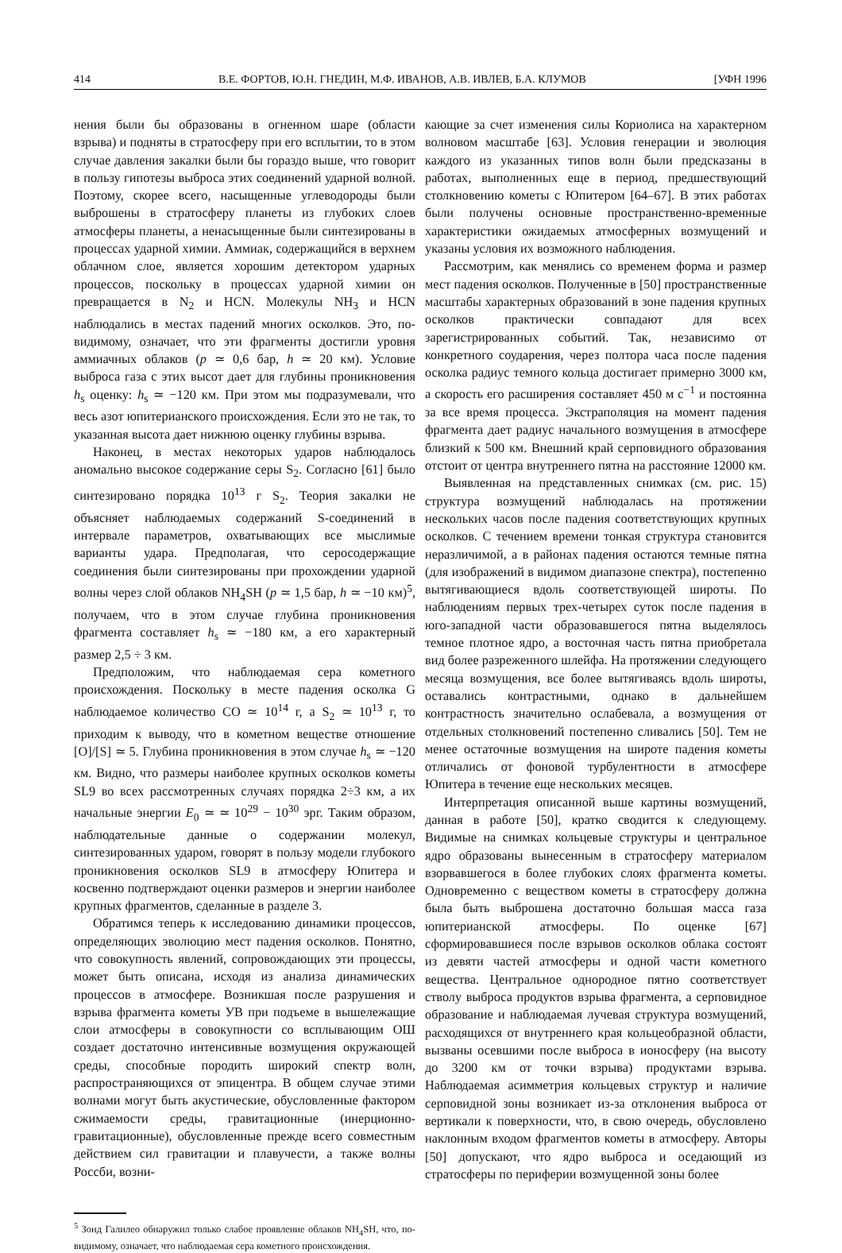414 В.Е. ФОРТОВ, Ю.Н. ГНЕДИН, М.Ф. ИВАНОВ, А.В. ИВЛЕВ, Б.А. КЛУМОВ [УФН 1996
нения были бы образованы в огненном шаре (области взрыва) и подняты в стратосферу при его всплытии, то в этом случае давления закалки были бы гораздо выше, что говорит в пользу гипотезы выброса этих соединений ударной волной. Поэтому, скорее всего, насыщенные углеводороды были выброшены в стратосферу планеты из глубоких слоев атмосферы планеты, а ненасыщенные были синтезированы в процессах ударной химии. Аммиак, содержащийся в верхнем облачном слое, является хорошим детектором ударных процессов, поскольку в процессах ударной химии он превращается в N<sub>2</sub> и HCN. Молекулы NH<sub>3</sub> и HCN наблюдались в местах падений многих осколков. Это, по-видимому, означает, что эти фрагменты достигли уровня аммиачных облаков (p ≃ 0,6 бар, h ≃ 20 км). Условие выброса газа с этих высот дает для глубины проникновения h<sub>s</sub> оценку: h<sub>s</sub> ≃ −120 км. При этом мы подразумевали, что весь азот юпитерианского происхождения. Если это не так, то указанная высота дает нижнюю оценку глубины взрыва.
Наконец, в местах некоторых ударов наблюдалось аномально высокое содержание серы S<sub>2</sub>. Согласно [61] было синтезировано порядка 10<sup>13</sup> г S<sub>2</sub>. Теория закалки не объясняет наблюдаемых содержаний S-соединений в интервале параметров, охватывающих все мыслимые варианты удара. Предполагая, что серосодержащие соединения были синтезированы при прохождении ударной волны через слой облаков NH<sub>4</sub>SH (p ≃ 1,5 бар, h ≃ −10 км)<sup>5</sup>, получаем, что в этом случае глубина проникновения фрагмента составляет h<sub>s</sub> ≃ −180 км, а его характерный размер 2,5 ÷ 3 км.
Предположим, что наблюдаемая сера кометного происхождения. Поскольку в месте падения осколка G наблюдаемое количество CO ≃ 10<sup>14</sup> г, а S<sub>2</sub> ≃ 10<sup>13</sup> г, то приходим к выводу, что в кометном веществе отношение [O]/[S] ≃ 5. Глубина проникновения в этом случае h<sub>s</sub> ≃ −120 км. Видно, что размеры наиболее крупных осколков кометы SL9 во всех рассмотренных случаях порядка 2÷3 км, а их начальные энергии E<sub>0</sub> ≃ ≃ 10<sup>29</sup> − 10<sup>30</sup> эрг. Таким образом, наблюдательные данные о содержании молекул, синтезированных ударом, говорят в пользу модели глубокого проникновения осколков SL9 в атмосферу Юпитера и косвенно подтверждают оценки размеров и энергии наиболее крупных фрагментов, сделанные в разделе 3.
Обратимся теперь к исследованию динамики процессов, определяющих эволюцию мест падения осколков. Понятно, что совокупность явлений, сопровождающих эти процессы, может быть описана, исходя из анализа динамических процессов в атмосфере. Возникшая после разрушения и взрыва фрагмента кометы УВ при подъеме в вышележащие слои атмосферы в совокупности со всплывающим ОШ создает достаточно интенсивные возмущения окружающей среды, способные породить широкий спектр волн, распространяющихся от эпицентра. В общем случае этими волнами могут быть акустические, обусловленные фактором сжимаемости среды, гравитационные (инерционно-гравитационные), обусловленные прежде всего совместным действием сил гравитации и плавучести, а также волны Россби, возни-
<sup>5</sup> Зонд Галилео обнаружил только слабое проявление облаков NH<sub>4</sub>SH, что, по-видимому, означает, что наблюдаемая сера кометного происхождения.
кающие за счет изменения силы Кориолиса на характерном волновом масштабе [63]. Условия генерации и эволюция каждого из указанных типов волн были предсказаны в работах, выполненных еще в период, предшествующий столкновению кометы с Юпитером [64–67]. В этих работах были получены основные пространственно-временные характеристики ожидаемых атмосферных возмущений и указаны условия их возможного наблюдения.
Рассмотрим, как менялись со временем форма и размер мест падения осколков. Полученные в [50] пространственные масштабы характерных образований в зоне падения крупных осколков практически совпадают для всех зарегистрированных событий. Так, независимо от конкретного соударения, через полтора часа после падения осколка радиус темного кольца достигает примерно 3000 км, а скорость его расширения составляет 450 м с<sup>−1</sup> и постоянна за все время процесса. Экстраполяция на момент падения фрагмента дает радиус начального возмущения в атмосфере близкий к 500 км. Внешний край серповидного образования отстоит от центра внутреннего пятна на расстояние 12000 км.
Выявленная на представленных снимках (см. рис. 15) структура возмущений наблюдалась на протяжении нескольких часов после падения соответствующих крупных осколков. С течением времени тонкая структура становится неразличимой, а в районах падения остаются темные пятна (для изображений в видимом диапазоне спектра), постепенно вытягивающиеся вдоль соответствующей широты. По наблюдениям первых трех-четырех суток после падения в юго-западной части образовавшегося пятна выделялось темное плотное ядро, а восточная часть пятна приобретала вид более разреженного шлейфа. На протяжении следующего месяца возмущения, все более вытягиваясь вдоль широты, оставались контрастными, однако в дальнейшем контрастность значительно ослабевала, а возмущения от отдельных столкновений постепенно сливались [50]. Тем не менее остаточные возмущения на широте падения кометы отличались от фоновой турбулентности в атмосфере Юпитера в течение еще нескольких месяцев.
Интерпретация описанной выше картины возмущений, данная в работе [50], кратко сводится к следующему. Видимые на снимках кольцевые структуры и центральное ядро образованы вынесенным в стратосферу материалом взорвавшегося в более глубоких слоях фрагмента кометы. Одновременно с веществом кометы в стратосферу должна была быть выброшена достаточно большая масса газа юпитерианской атмосферы. По оценке [67] сформировавшиеся после взрывов осколков облака состоят из девяти частей атмосферы и одной части кометного вещества. Центральное однородное пятно соответствует стволу выброса продуктов взрыва фрагмента, а серповидное образование и наблюдаемая лучевая структура возмущений, расходящихся от внутреннего края кольцеобразной области, вызваны осевшими после выброса в ионосферу (на высоту до 3200 км от точки взрыва) продуктами взрыва. Наблюдаемая асимметрия кольцевых структур и наличие серповидной зоны возникает из-за отклонения выброса от вертикали к поверхности, что, в свою очередь, обусловлено наклонным входом фрагментов кометы в атмосферу. Авторы [50] допускают, что ядро выброса и оседающий из стратосферы по периферии возмущенной зоны более